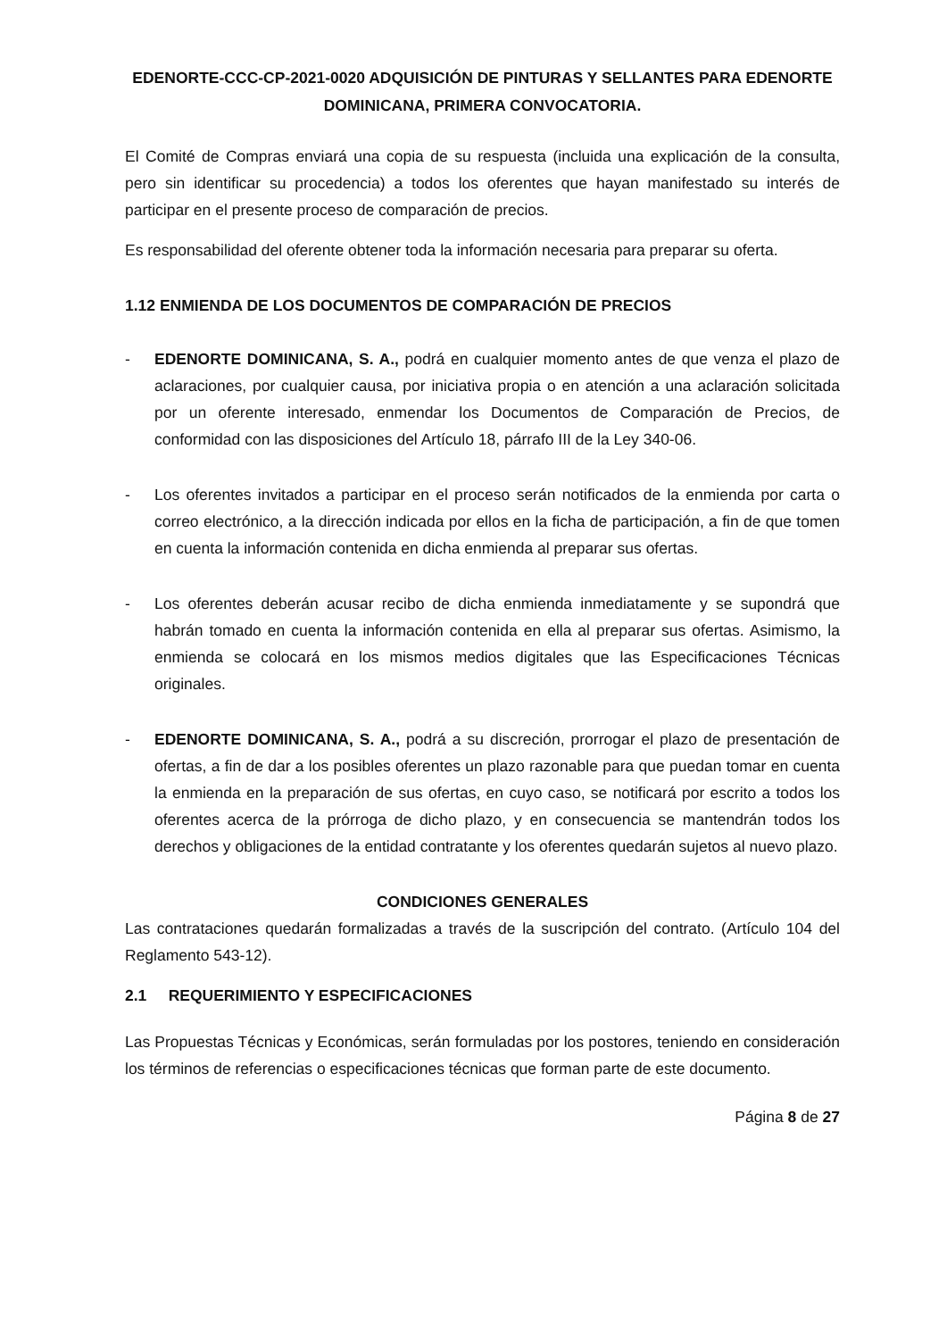EDENORTE-CCC-CP-2021-0020 ADQUISICIÓN DE PINTURAS Y SELLANTES PARA EDENORTE DOMINICANA, PRIMERA CONVOCATORIA.
El Comité de Compras enviará una copia de su respuesta (incluida una explicación de la consulta, pero sin identificar su procedencia) a todos los oferentes que hayan manifestado su interés de participar en el presente proceso de comparación de precios.
Es responsabilidad del oferente obtener toda la información necesaria para preparar su oferta.
1.12 ENMIENDA DE LOS DOCUMENTOS DE COMPARACIÓN DE PRECIOS
- EDENORTE DOMINICANA, S. A., podrá en cualquier momento antes de que venza el plazo de aclaraciones, por cualquier causa, por iniciativa propia o en atención a una aclaración solicitada por un oferente interesado, enmendar los Documentos de Comparación de Precios, de conformidad con las disposiciones del Artículo 18, párrafo III de la Ley 340-06.
- Los oferentes invitados a participar en el proceso serán notificados de la enmienda por carta o correo electrónico, a la dirección indicada por ellos en la ficha de participación, a fin de que tomen en cuenta la información contenida en dicha enmienda al preparar sus ofertas.
- Los oferentes deberán acusar recibo de dicha enmienda inmediatamente y se supondrá que habrán tomado en cuenta la información contenida en ella al preparar sus ofertas. Asimismo, la enmienda se colocará en los mismos medios digitales que las Especificaciones Técnicas originales.
- EDENORTE DOMINICANA, S. A., podrá a su discreción, prorrogar el plazo de presentación de ofertas, a fin de dar a los posibles oferentes un plazo razonable para que puedan tomar en cuenta la enmienda en la preparación de sus ofertas, en cuyo caso, se notificará por escrito a todos los oferentes acerca de la prórroga de dicho plazo, y en consecuencia se mantendrán todos los derechos y obligaciones de la entidad contratante y los oferentes quedarán sujetos al nuevo plazo.
CONDICIONES GENERALES
Las contrataciones quedarán formalizadas a través de la suscripción del contrato. (Artículo 104 del Reglamento 543-12).
2.1 REQUERIMIENTO Y ESPECIFICACIONES
Las Propuestas Técnicas y Económicas, serán formuladas por los postores, teniendo en consideración los términos de referencias o especificaciones técnicas que forman parte de este documento.
Página 8 de 27